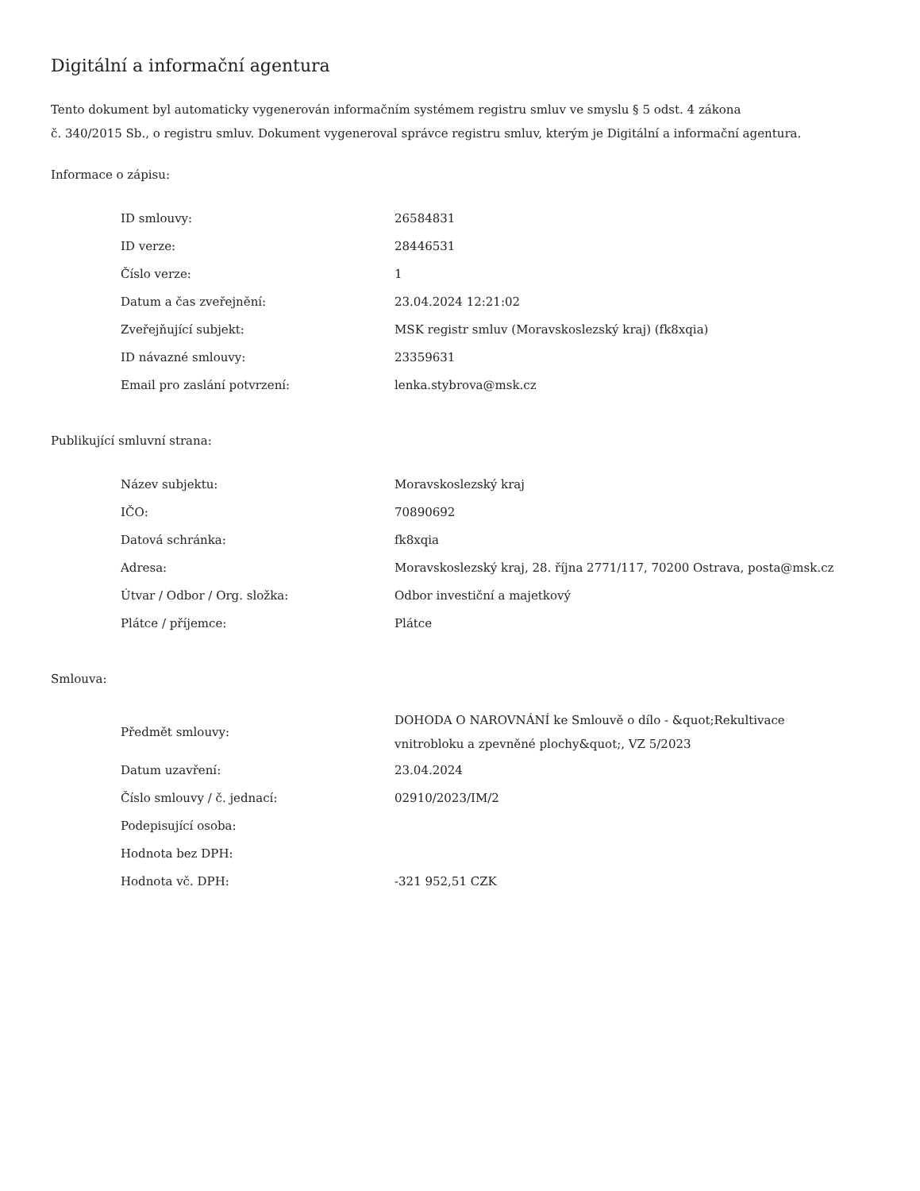Digitální a informační agentura
Tento dokument byl automaticky vygenerován informačním systémem registru smluv ve smyslu § 5 odst. 4 zákona
č. 340/2015 Sb., o registru smluv. Dokument vygeneroval správce registru smluv, kterým je Digitální a informační agentura.
Informace o zápisu:
| ID smlouvy: | 26584831 |
| ID verze: | 28446531 |
| Číslo verze: | 1 |
| Datum a čas zveřejnění: | 23.04.2024 12:21:02 |
| Zveřejňující subjekt: | MSK registr smluv (Moravskoslezský kraj) (fk8xqia) |
| ID návazné smlouvy: | 23359631 |
| Email pro zaslání potvrzení: | lenka.stybrova@msk.cz |
Publikující smluvní strana:
| Název subjektu: | Moravskoslezský kraj |
| IČO: | 70890692 |
| Datová schránka: | fk8xqia |
| Adresa: | Moravskoslezský kraj, 28. října 2771/117, 70200 Ostrava, posta@msk.cz |
| Útvar / Odbor / Org. složka: | Odbor investiční a majetkový |
| Plátce / příjemce: | Plátce |
Smlouva:
| Předmět smlouvy: | DOHODA O NAROVNÁNÍ ke Smlouvě o dílo - &quot;Rekultivace vnitrobloku a zpevněné plochy&quot;, VZ 5/2023 |
| Datum uzavření: | 23.04.2024 |
| Číslo smlouvy / č. jednací: | 02910/2023/IM/2 |
| Podepisující osoba: | |
| Hodnota bez DPH: | |
| Hodnota vč. DPH: | -321 952,51 CZK |